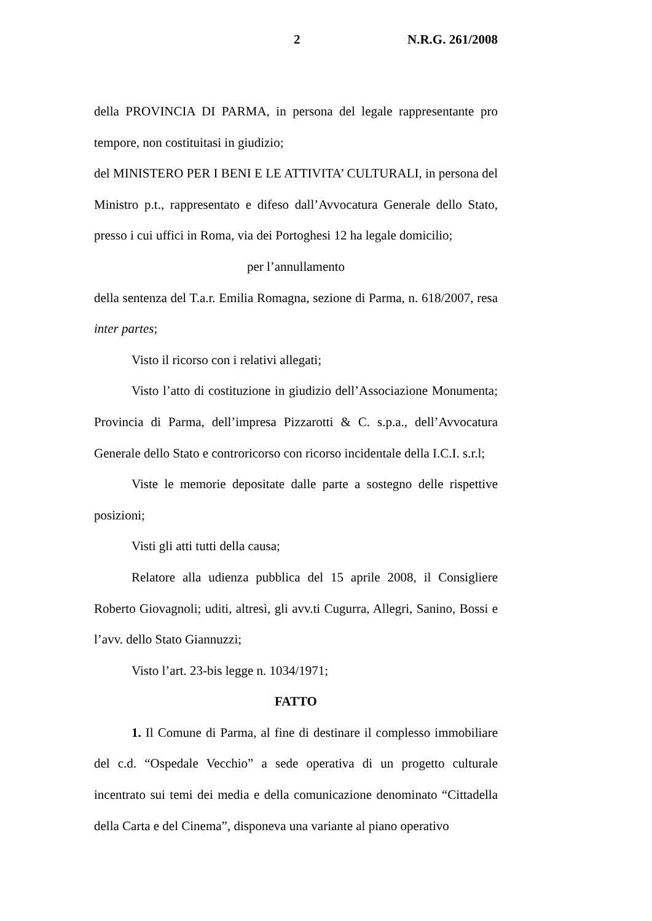2 N.R.G. 261/2008
della PROVINCIA DI PARMA, in persona del legale rappresentante pro tempore, non costituitasi in giudizio;
del MINISTERO PER I BENI E LE ATTIVITA’ CULTURALI, in persona del Ministro p.t., rappresentato e difeso dall’Avvocatura Generale dello Stato, presso i cui uffici in Roma, via dei Portoghesi 12 ha legale domicilio;
per l’annullamento
della sentenza del T.a.r. Emilia Romagna, sezione di Parma, n. 618/2007, resa inter partes;
Visto il ricorso con i relativi allegati;
Visto l’atto di costituzione in giudizio dell’Associazione Monumenta; Provincia di Parma, dell’impresa Pizzarotti & C. s.p.a., dell’Avvocatura Generale dello Stato e controricorso con ricorso incidentale della I.C.I. s.r.l;
Viste le memorie depositate dalle parte a sostegno delle rispettive posizioni;
Visti gli atti tutti della causa;
Relatore alla udienza pubblica del 15 aprile 2008, il Consigliere Roberto Giovagnoli; uditi, altresì, gli avv.ti Cugurra, Allegri, Sanino, Bossi e l’avv. dello Stato Giannuzzi;
Visto l’art. 23-bis legge n. 1034/1971;
FATTO
1. Il Comune di Parma, al fine di destinare il complesso immobiliare del c.d. “Ospedale Vecchio” a sede operativa di un progetto culturale incentrato sui temi dei media e della comunicazione denominato “Cittadella della Carta e del Cinema”, disponeva una variante al piano operativo